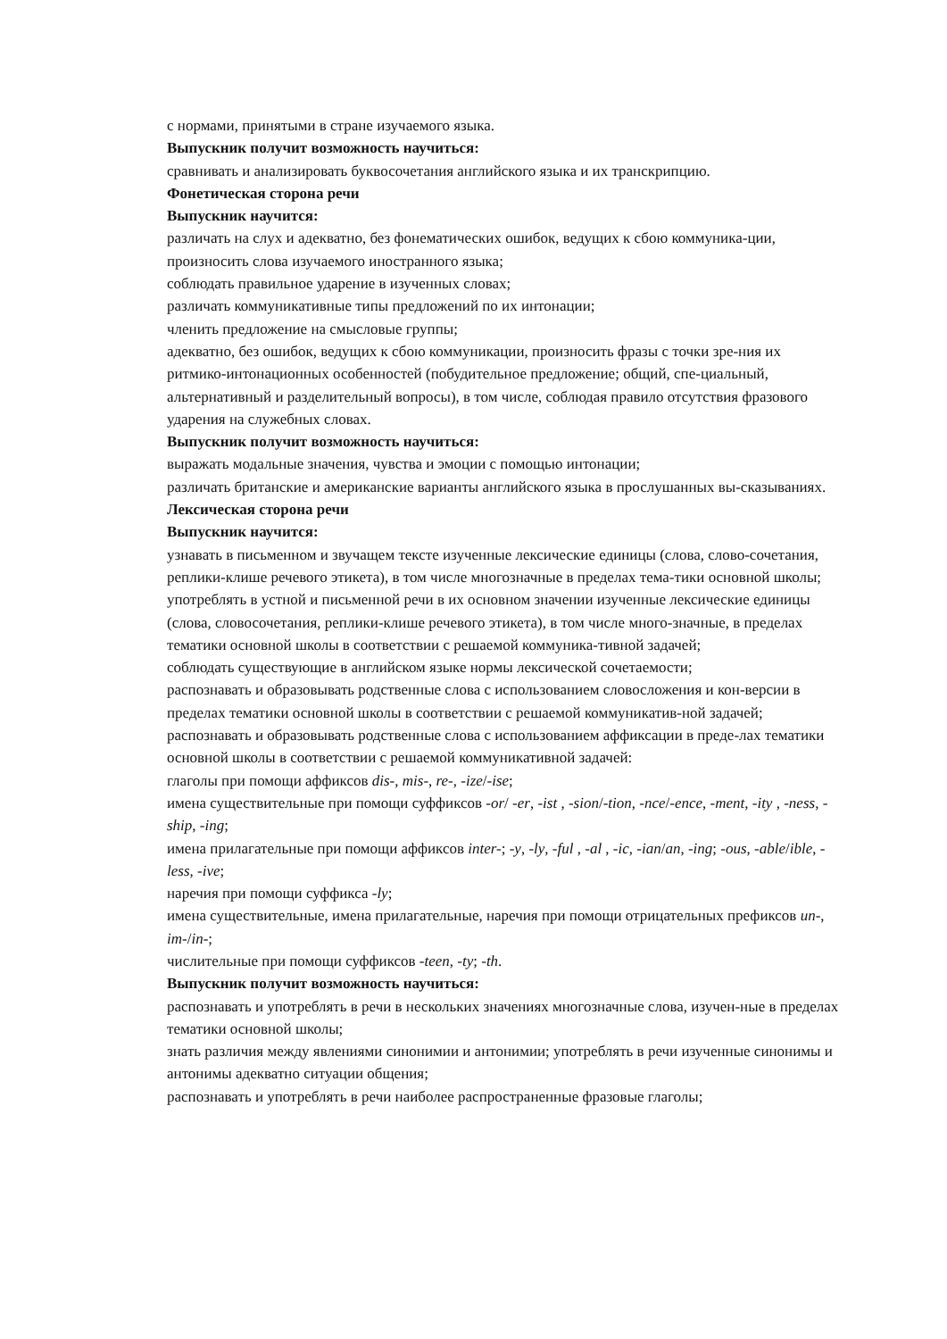с нормами, принятыми в стране изучаемого языка.
Выпускник получит возможность научиться:
сравнивать и анализировать буквосочетания английского языка и их транскрипцию.
Фонетическая сторона речи
Выпускник научится:
различать на слух и адекватно, без фонематических ошибок, ведущих к сбою коммуника-ции, произносить слова изучаемого иностранного языка;
соблюдать правильное ударение в изученных словах;
различать коммуникативные типы предложений по их интонации;
членить предложение на смысловые группы;
адекватно, без ошибок, ведущих к сбою коммуникации, произносить фразы с точки зре-ния их ритмико-интонационных особенностей (побудительное предложение; общий, спе-циальный, альтернативный и разделительный вопросы), в том числе, соблюдая правило отсутствия фразового ударения на служебных словах.
Выпускник получит возможность научиться:
выражать модальные значения, чувства и эмоции с помощью интонации;
различать британские и американские варианты английского языка в прослушанных вы-сказываниях.
Лексическая сторона речи
Выпускник научится:
узнавать в письменном и звучащем тексте изученные лексические единицы (слова, слово-сочетания, реплики-клише речевого этикета), в том числе многозначные в пределах тема-тики основной школы;
употреблять в устной и письменной речи в их основном значении изученные лексические единицы (слова, словосочетания, реплики-клише речевого этикета), в том числе много-значные, в пределах тематики основной школы в соответствии с решаемой коммуника-тивной задачей;
соблюдать существующие в английском языке нормы лексической сочетаемости;
распознавать и образовывать родственные слова с использованием словосложения и кон-версии в пределах тематики основной школы в соответствии с решаемой коммуникатив-ной задачей;
распознавать и образовывать родственные слова с использованием аффиксации в преде-лах тематики основной школы в соответствии с решаемой коммуникативной задачей:
глаголы при помощи аффиксов dis-, mis-, re-, -ize/-ise;
имена существительные при помощи суффиксов -or/ -er, -ist , -sion/-tion, -nce/-ence, -ment, -ity , -ness, -ship, -ing;
имена прилагательные при помощи аффиксов inter-; -y, -ly, -ful , -al , -ic, -ian/an, -ing; -ous, -able/ible, -less, -ive;
наречия при помощи суффикса -ly;
имена существительные, имена прилагательные, наречия при помощи отрицательных префиксов un-, im-/in-;
числительные при помощи суффиксов -teen, -ty; -th.
Выпускник получит возможность научиться:
распознавать и употреблять в речи в нескольких значениях многозначные слова, изучен-ные в пределах тематики основной школы;
знать различия между явлениями синонимии и антонимии; употреблять в речи изученные синонимы и антонимы адекватно ситуации общения;
распознавать и употреблять в речи наиболее распространенные фразовые глаголы;